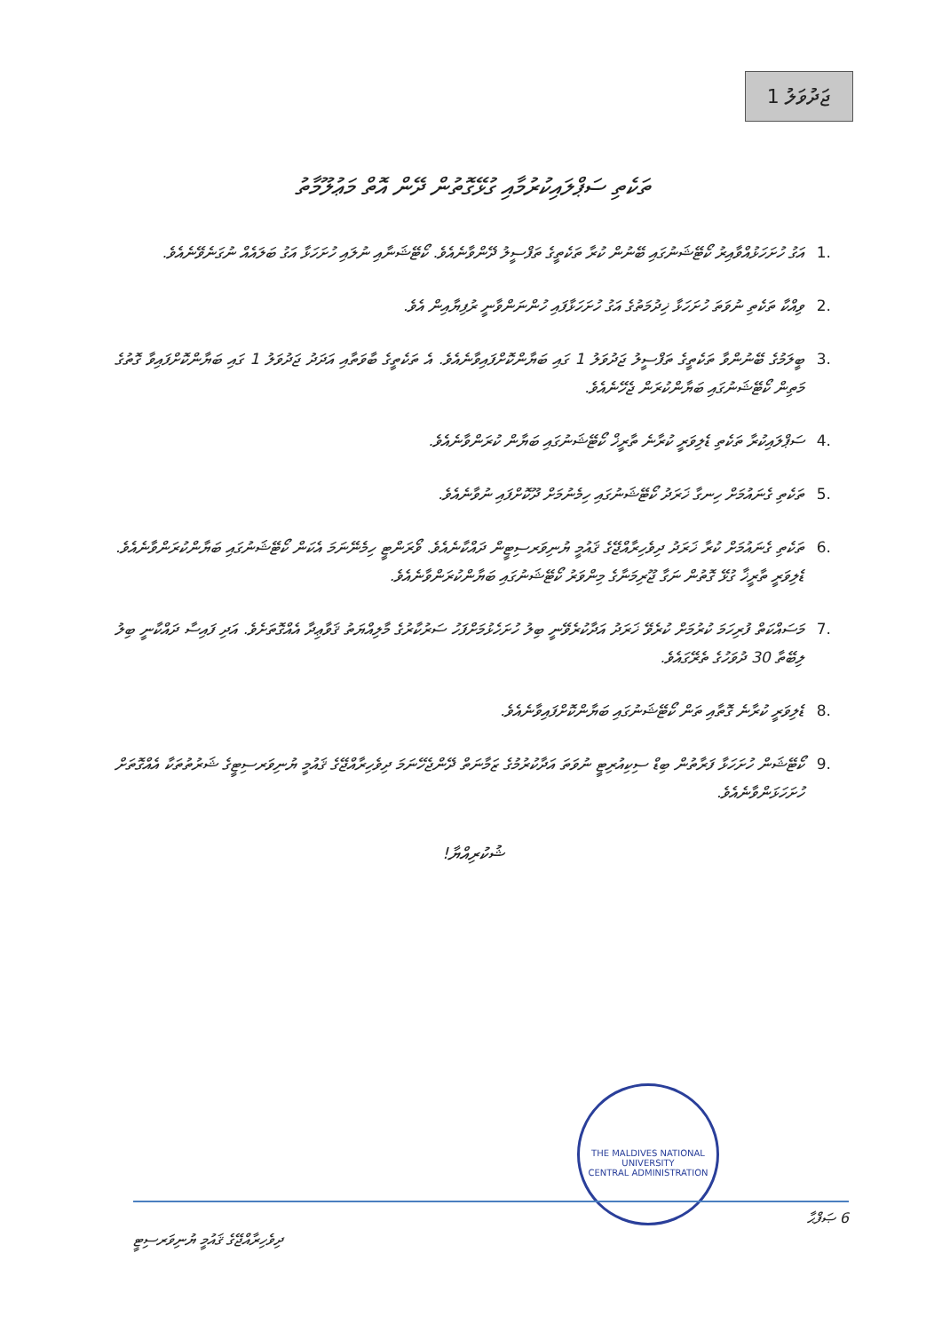ޖަދުވަލު 1
ތަކެތި ސަޕްލައިކުރުމާއި ގުޅޭގޮތުން ދޭން އޮތް މަޢުލޫމާތު
1. އަގު ހުށަހަޅުއްވާއިރު ކޯޓޭޝަނުގައި ބޭނުން ކުރާ ތަކެތީގެ ތަފްސީލު ދޭންވާނެއެވެ. ކޯޓޭޝަނާއި ނުލައި ހުށަހަޅާ އަގު ބަލައެއް ނުގަނެވޭނެއެވެ.
2. ވިއްކާ ތަކެތި ނުވަތަ ހުށަހަޅާ ޚިދުމަތުގެ އަގު ހުށަހަޅާފައި ހުންނަންވާނީ ރުފިޔާއިން އެވެ.
3. ބީލަމުގެ ބޭނުންވާ ތަކެތީގެ ތަފްސީލު ޖަދުވަލު 1 ގައި ބަޔާންކޮށްފައިވާނެއެވެ. އެ ތަކެތީގެ ބާވަތާއި އަދަދު ޖަދުވަލު 1 ގައި ބަޔާންކޮށްފައިވާ ގޮތުގެ މަތިން ކޯޓޭޝަނުގައި ބަޔާންކުރަން ޖެހޭނެއެވެ.
4. ސަޕްލައިކުރާ ތަކެތި ޑެލިވަރީ ކުރާނެ ތާރީޚް ކޯޓޭޝަނުގައި ބަޔާން ކުރަންވާނެއެވެ.
5. ތަކެތި ގެނައުމަށް ހިނގާ ޚަރަދު ކޯޓޭޝަނުގައި ހިމެނުމަށް ދޫކޮށްފައި ނުވާނެއެވެ.
6. ތަކެތި ގެނައުމަށް ކުރާ ޚަރަދު ދިވެހިރާއްޖޭގެ ޤައުމީ ޔުނިވަރސިޓީން ދައްކާނެއެވެ. ވޯރަންޓީ ހިމެނޭނަމަ އެކަން ކޯޓޭޝަނުގައި ބަޔާންކުރަންވާނެއެވެ. ޑެލިވަރީ ތާރީޚާ ގުޅޭ ގޮތުން ނަގާ ޖޫރިމަނާގެ މިންވަރު ކޯޓޭޝަނުގައި ބަޔާންކުރަންވާނެއެވެ.
7. މަސައްކަތް ފުރިހަމަ ކުރުމަށް ކުރެވޭ ޚަރަދު އަދާކުރެވޭނީ ބިލު ހުށަހެޅުމަށްފަހު ސަރުކާރުގެ މާލިއްޔަތު ޤަވާޢިދާ އެއްގޮތަށެވެ. އަދި ފައިސާ ދައްކާނީ ބިލު ލިބޭތާ 30 ދުވަހުގެ ތެރޭގައެވެ.
8. ޑެލިވަރީ ކުރާނެ ގޮތާއި ތަން ކޯޓޭޝަނުގައި ބަޔާންކޮށްފައިވާނެއެވެ.
9. ކޯޓޭޝަން ހުށަހަޅާ ފަރާތުން ބިޑް ސިކިއުރިޓީ ނުވަތަ އަދާކުރުމުގެ ޒަމާނަތް ދޭންޖެހޭނަމަ ދިވެހިރާއްޖޭގެ ޤައުމީ ޔުނިވަރސިޓީގެ ޝަރުތުތަކާ އެއްގޮތަށް ހުށަހަޅަންވާނެއެވެ.
ޝުކުރިއްޔާ!
THE MALDIVES NATIONAL UNIVERSITY
CENTRAL ADMINISTRATION
6 ޞަފްޙާ
ދިވެހިރާއްޖޭގެ ޤައުމީ ޔުނިވަރސިޓީ